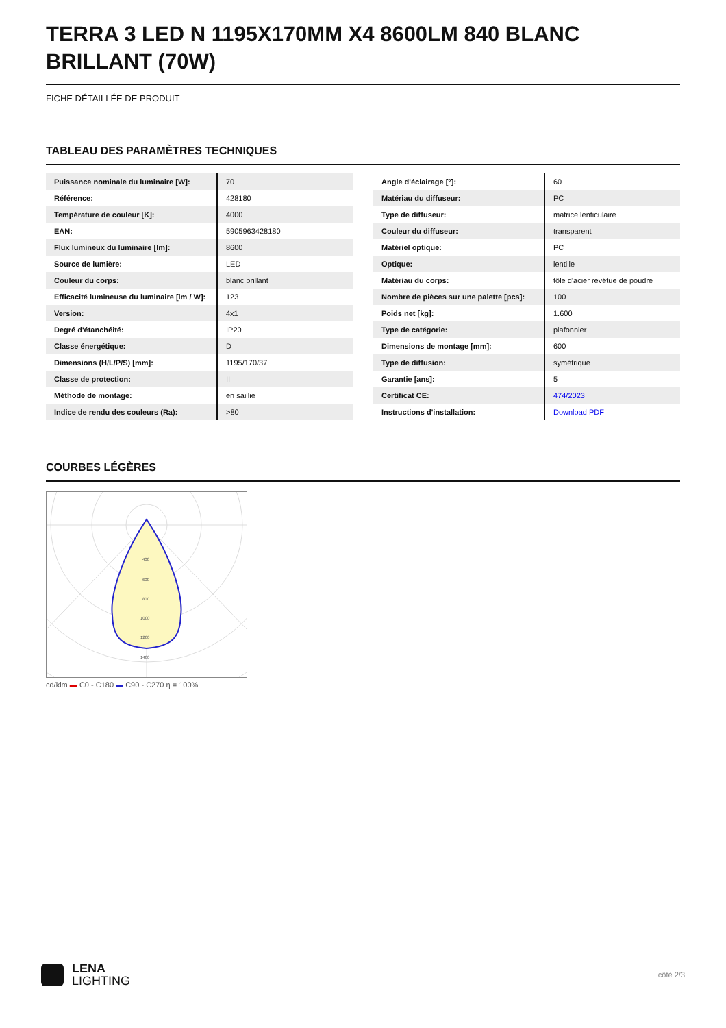TERRA 3 LED N 1195X170MM X4 8600LM 840 BLANC BRILLANT (70W)
FICHE DÉTAILLÉE DE PRODUIT
TABLEAU DES PARAMÈTRES TECHNIQUES
| Puissance nominale du luminaire [W]: | 70 |
| Référence: | 428180 |
| Température de couleur [K]: | 4000 |
| EAN: | 5905963428180 |
| Flux lumineux du luminaire [lm]: | 8600 |
| Source de lumière: | LED |
| Couleur du corps: | blanc brillant |
| Efficacité lumineuse du luminaire [lm / W]: | 123 |
| Version: | 4x1 |
| Degré d'étanchéité: | IP20 |
| Classe énergétique: | D |
| Dimensions (H/L/P/S) [mm]: | 1195/170/37 |
| Classe de protection: | II |
| Méthode de montage: | en saillie |
| Indice de rendu des couleurs (Ra): | >80 |
| Angle d'éclairage [°]: | 60 |
| Matériau du diffuseur: | PC |
| Type de diffuseur: | matrice lenticulaire |
| Couleur du diffuseur: | transparent |
| Matériel optique: | PC |
| Optique: | lentille |
| Matériau du corps: | tôle d'acier revêtue de poudre |
| Nombre de pièces sur une palette [pcs]: | 100 |
| Poids net [kg]: | 1.600 |
| Type de catégorie: | plafonnier |
| Dimensions de montage [mm]: | 600 |
| Type de diffusion: | symétrique |
| Garantie [ans]: | 5 |
| Certificat CE: | 474/2023 |
| Instructions d'installation: | Download PDF |
COURBES LÉGÈRES
400
600
800
1000
1200
1400
cd/klm ▬ C0 - C180 ▬ C90 - C270 η = 100%
LENA
LIGHTING
côté 2/3